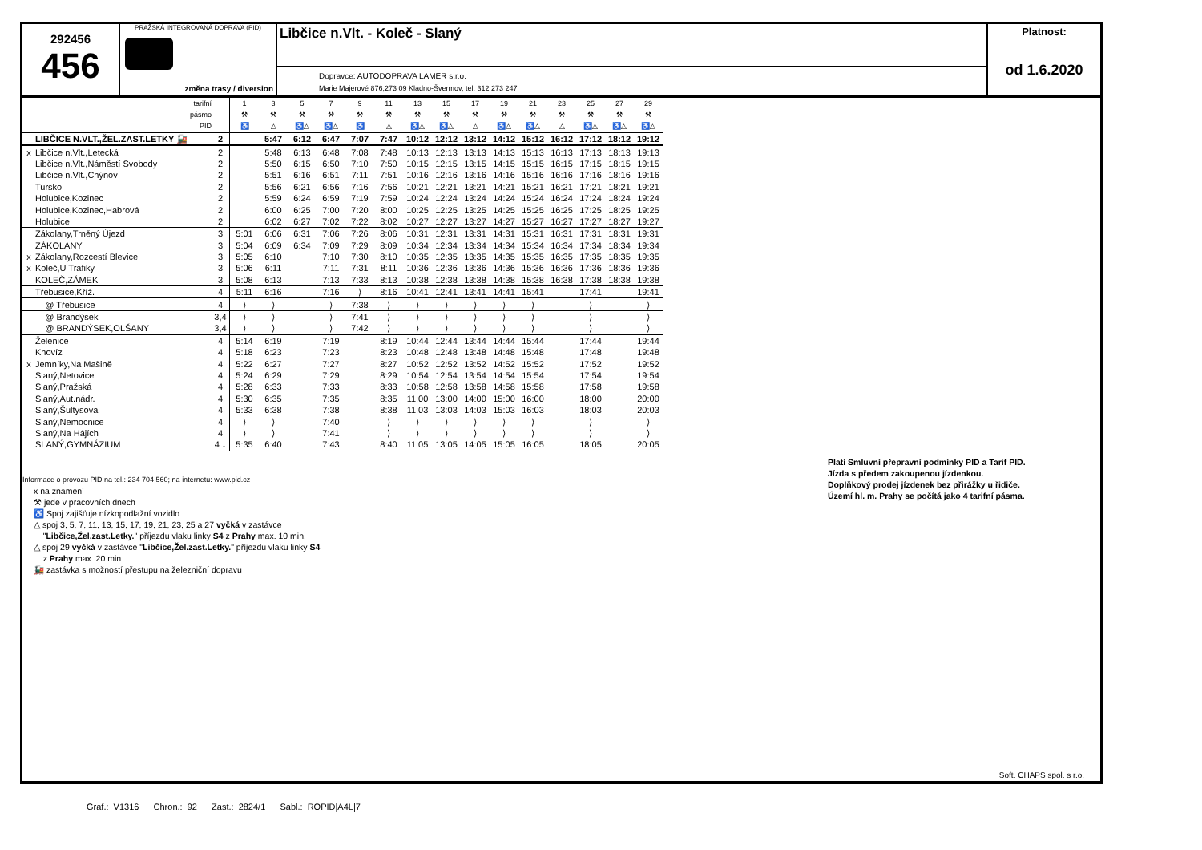292456
456
PRAŽSKÁ INTEGROVANÁ DOPRAVA (PID)
změna trasy / diversion
Libčice n.Vlt. - Koleč - Slaný
Dopravce: AUTODOPRAVA LAMER s.r.o.
Marie Majerové 876,273 09 Kladno-Švermov, tel. 312 273 247
Platnost:
od 1.6.2020
| | tarifní | | 1 | 3 | 5 | 7 | 9 | 11 | 13 | 15 | 17 | 19 | 21 | 23 | 25 | 27 | 29 |
| | pásmo | | ⚒ | ⚒ | ⚒ | ⚒ | ⚒ | ⚒ | ⚒ | ⚒ | ⚒ | ⚒ | ⚒ | ⚒ | ⚒ | ⚒ | ⚒ |
| | PID | | ♿ | △ | ♿△ | ♿△ | ♿ | △ | ♿△ | ♿△ | △ | ♿△ | ♿△ | △ | ♿△ | ♿△ | ♿△ |
| | LIBČICE N.VLT.,ŽEL.ZAST.LETKY 🚂 | 2 | | 5:47 | 6:12 | 6:47 | 7:07 | 7:47 | 10:12 | 12:12 | 13:12 | 14:12 | 15:12 | 16:12 | 17:12 | 18:12 | 19:12 |
| x | Libčice n.Vlt.,Letecká | 2 | | 5:48 | 6:13 | 6:48 | 7:08 | 7:48 | 10:13 | 12:13 | 13:13 | 14:13 | 15:13 | 16:13 | 17:13 | 18:13 | 19:13 |
| | Libčice n.Vlt.,Náměstí Svobody | 2 | | 5:50 | 6:15 | 6:50 | 7:10 | 7:50 | 10:15 | 12:15 | 13:15 | 14:15 | 15:15 | 16:15 | 17:15 | 18:15 | 19:15 |
| | Libčice n.Vlt.,Chýnov | 2 | | 5:51 | 6:16 | 6:51 | 7:11 | 7:51 | 10:16 | 12:16 | 13:16 | 14:16 | 15:16 | 16:16 | 17:16 | 18:16 | 19:16 |
| | Tursko | 2 | | 5:56 | 6:21 | 6:56 | 7:16 | 7:56 | 10:21 | 12:21 | 13:21 | 14:21 | 15:21 | 16:21 | 17:21 | 18:21 | 19:21 |
| | Holubice,Kozinec | 2 | | 5:59 | 6:24 | 6:59 | 7:19 | 7:59 | 10:24 | 12:24 | 13:24 | 14:24 | 15:24 | 16:24 | 17:24 | 18:24 | 19:24 |
| | Holubice,Kozinec,Habrová | 2 | | 6:00 | 6:25 | 7:00 | 7:20 | 8:00 | 10:25 | 12:25 | 13:25 | 14:25 | 15:25 | 16:25 | 17:25 | 18:25 | 19:25 |
| | Holubice | 2 | | 6:02 | 6:27 | 7:02 | 7:22 | 8:02 | 10:27 | 12:27 | 13:27 | 14:27 | 15:27 | 16:27 | 17:27 | 18:27 | 19:27 |
| | Zákolany,Trněný Újezd | 3 | 5:01 | 6:06 | 6:31 | 7:06 | 7:26 | 8:06 | 10:31 | 12:31 | 13:31 | 14:31 | 15:31 | 16:31 | 17:31 | 18:31 | 19:31 |
| | ZÁKOLANY | 3 | 5:04 | 6:09 | 6:34 | 7:09 | 7:29 | 8:09 | 10:34 | 12:34 | 13:34 | 14:34 | 15:34 | 16:34 | 17:34 | 18:34 | 19:34 |
| x | Zákolany,Rozcestí Blevice | 3 | 5:05 | 6:10 | | 7:10 | 7:30 | 8:10 | 10:35 | 12:35 | 13:35 | 14:35 | 15:35 | 16:35 | 17:35 | 18:35 | 19:35 |
| x | Koleč,U Trafiky | 3 | 5:06 | 6:11 | | 7:11 | 7:31 | 8:11 | 10:36 | 12:36 | 13:36 | 14:36 | 15:36 | 16:36 | 17:36 | 18:36 | 19:36 |
| | KOLEČ,ZÁMEK | 3 | 5:08 | 6:13 | | 7:13 | 7:33 | 8:13 | 10:38 | 12:38 | 13:38 | 14:38 | 15:38 | 16:38 | 17:38 | 18:38 | 19:38 |
| | Třebusice,Kříž. | 4 | 5:11 | 6:16 | | 7:16 | ⟩ | 8:16 | 10:41 | 12:41 | 13:41 | 14:41 | 15:41 | | 17:41 | | 19:41 |
| | @ Třebusice | 4 | ⟩ | ⟩ | | ⟩ | 7:38 | ⟩ | ⟩ | ⟩ | ⟩ | ⟩ | ⟩ | | ⟩ | | ⟩ |
| | @ Brandýsek | 3,4 | ⟩ | ⟩ | | ⟩ | 7:41 | ⟩ | ⟩ | ⟩ | ⟩ | ⟩ | ⟩ | | ⟩ | | ⟩ |
| | @ BRANDÝSEK,OLŠANY | 3,4 | ⟩ | ⟩ | | ⟩ | 7:42 | ⟩ | ⟩ | ⟩ | ⟩ | ⟩ | ⟩ | | ⟩ | | ⟩ |
| | Želenice | 4 | 5:14 | 6:19 | | 7:19 | | 8:19 | 10:44 | 12:44 | 13:44 | 14:44 | 15:44 | | 17:44 | | 19:44 |
| | Knovíz | 4 | 5:18 | 6:23 | | 7:23 | | 8:23 | 10:48 | 12:48 | 13:48 | 14:48 | 15:48 | | 17:48 | | 19:48 |
| x | Jemníky,Na Mašině | 4 | 5:22 | 6:27 | | 7:27 | | 8:27 | 10:52 | 12:52 | 13:52 | 14:52 | 15:52 | | 17:52 | | 19:52 |
| | Slaný,Netovice | 4 | 5:24 | 6:29 | | 7:29 | | 8:29 | 10:54 | 12:54 | 13:54 | 14:54 | 15:54 | | 17:54 | | 19:54 |
| | Slaný,Pražská | 4 | 5:28 | 6:33 | | 7:33 | | 8:33 | 10:58 | 12:58 | 13:58 | 14:58 | 15:58 | | 17:58 | | 19:58 |
| | Slaný,Aut.nádr. | 4 | 5:30 | 6:35 | | 7:35 | | 8:35 | 11:00 | 13:00 | 14:00 | 15:00 | 16:00 | | 18:00 | | 20:00 |
| | Slaný,Šultysova | 4 | 5:33 | 6:38 | | 7:38 | | 8:38 | 11:03 | 13:03 | 14:03 | 15:03 | 16:03 | | 18:03 | | 20:03 |
| | Slaný,Nemocnice | 4 | ⟩ | ⟩ | | 7:40 | | ⟩ | ⟩ | ⟩ | ⟩ | ⟩ | ⟩ | | ⟩ | | ⟩ |
| | Slaný,Na Hájích | 4 | ⟩ | ⟩ | | 7:41 | | ⟩ | ⟩ | ⟩ | ⟩ | ⟩ | ⟩ | | ⟩ | | ⟩ |
| | SLANÝ,GYMNÁZIUM | 4 ↓ | 5:35 | 6:40 | | 7:43 | | 8:40 | 11:05 | 13:05 | 14:05 | 15:05 | 16:05 | | 18:05 | | 20:05 |
Informace o provozu PID na tel.: 234 704 560; na internetu: www.pid.cz
x na znamení
⚒ jede v pracovních dnech
♿ Spoj zajišťuje nízkopodlažní vozidlo.
△ spoj 3, 5, 7, 11, 13, 15, 17, 19, 21, 23, 25 a 27 vyčká v zastávce
"Libčice,Žel.zast.Letky." příjezdu vlaku linky S4 z Prahy max. 10 min.
△ spoj 29 vyčká v zastávce "Libčice,Žel.zast.Letky." příjezdu vlaku linky S4
z Prahy max. 20 min.
🚂 zastávka s možností přestupu na železniční dopravu
Platí Smluvní přepravní podmínky PID a Tarif PID.
Jízda s předem zakoupenou jízdenkou.
Doplňkový prodej jízdenek bez přirážky u řidiče.
Území hl. m. Prahy se počítá jako 4 tarifní pásma.
Soft. CHAPS spol. s r.o.
Graf.: V1316 Chron.: 92 Zast.: 2824/1 Sabl.: ROPID|A4L|7